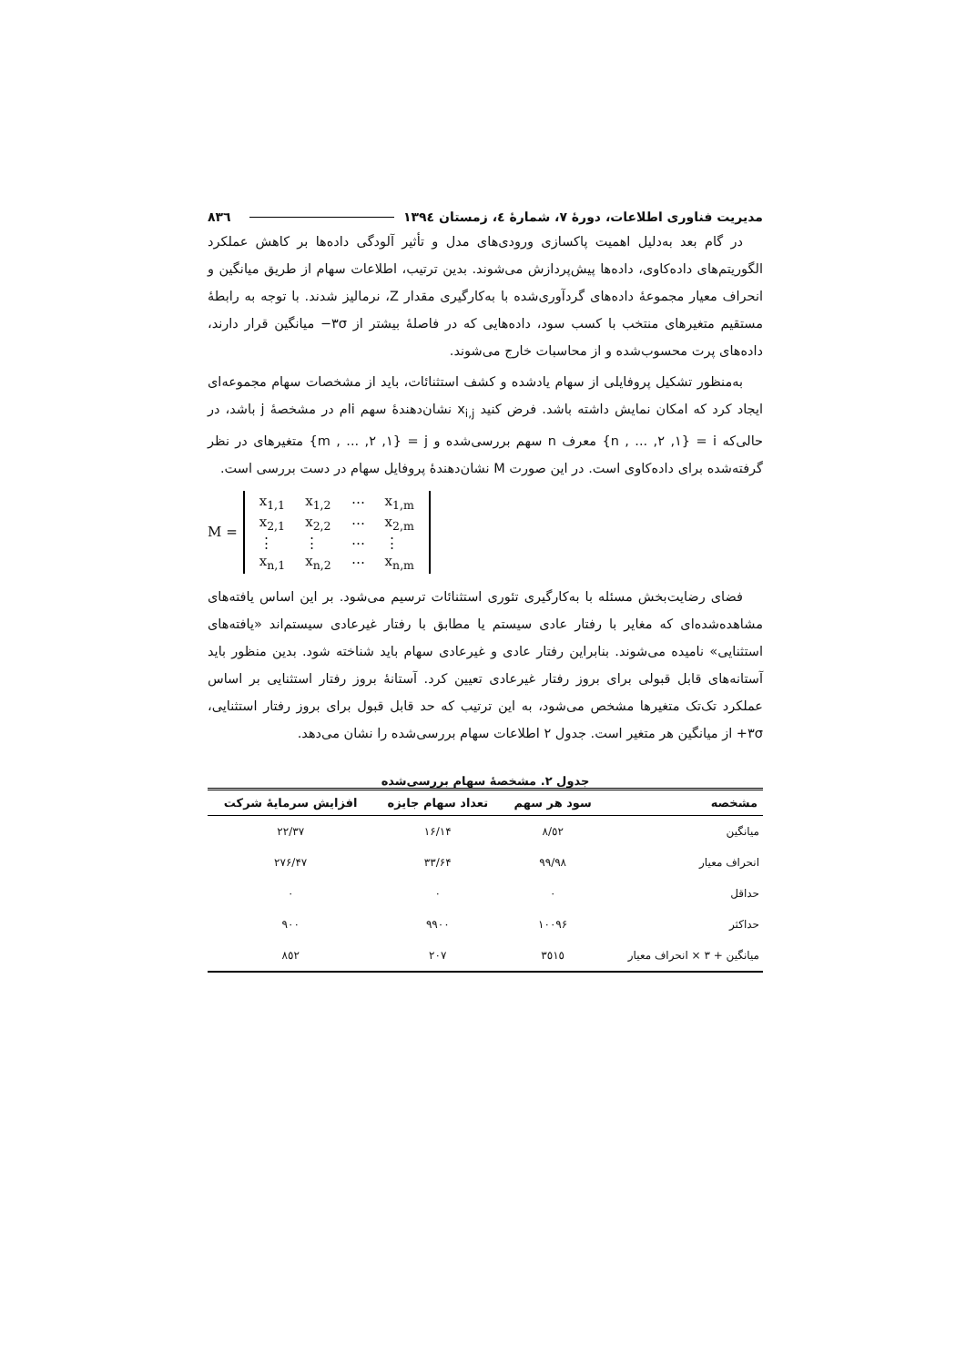مدیریت فناوری اطلاعات، دورهٔ ۷، شمارهٔ ٤، زمستان ١٣٩٤ ٨٣٦
در گام بعد به‌دلیل اهمیت پاکسازی ورودی‌های مدل و تأثیر آلودگی داده‌ها بر کاهش عملکرد الگوریتم‌های داده‌کاوی، داده‌ها پیش‌پردازش می‌شوند. بدین ترتیب، اطلاعات سهام از طریق میانگین و انحراف معیار مجموعهٔ داده‌های گردآوری‌شده با به‌کارگیری مقدار Z، نرمالیز شدند. با توجه به رابطهٔ مستقیم متغیرهای منتخب با کسب سود، داده‌هایی که در فاصلهٔ بیشتر از ٣σ− میانگین قرار دارند، داده‌های پرت محسوب‌شده و از محاسبات خارج می‌شوند.
به‌منظور تشکیل پروفایلی از سهام یادشده و کشف استثنائات، باید از مشخصات سهام مجموعه‌ای ایجاد کرد که امکان نمایش داشته باشد. فرض کنید x<sub>i,j</sub> نشان‌دهندهٔ سهم iام در مشخصهٔ j باشد، در حالی‌که i = {١, ٢, ... , n} معرف n سهم بررسی‌شده و j = {١, ٢, ... , m} متغیرهای در نظر گرفته‌شده برای داده‌کاوی است. در این صورت M نشان‌دهندهٔ پروفایل سهام در دست بررسی است.
M =
| x<sub>1,1</sub> | x<sub>1,2</sub> | ⋯ | x<sub>1,m</sub> |
| x<sub>2,1</sub> | x<sub>2,2</sub> | ⋯ | x<sub>2,m</sub> |
| ⋮ | ⋮ | ⋯ | ⋮ |
| x<sub>n,1</sub> | x<sub>n,2</sub> | ⋯ | x<sub>n,m</sub> |
فضای رضایت‌بخش مسئله با به‌کارگیری تئوری استثنائات ترسیم می‌شود. بر این اساس یافته‌های مشاهده‌شده‌ای که مغایر با رفتار عادی سیستم یا مطابق با رفتار غیرعادی سیستم‌اند «یافته‌های استثنایی» نامیده می‌شوند. بنابراین رفتار عادی و غیرعادی سهام باید شناخته شود. بدین منظور باید آستانه‌های قابل قبولی برای بروز رفتار غیرعادی تعیین کرد. آستانهٔ بروز رفتار استثنایی بر اساس عملکرد تک‌تک متغیرها مشخص می‌شود، به این ترتیب که حد قابل قبول برای بروز رفتار استثنایی، ٣σ+ از میانگین هر متغیر است. جدول ٢ اطلاعات سهام بررسی‌شده را نشان می‌دهد.
جدول ٢. مشخصهٔ سهام بررسی‌شده
| مشخصه | سود هر سهم | تعداد سهام جایزه | افزایش سرمایهٔ شرکت |
| --- | --- | --- | --- |
| میانگین | ٨/٥٢ | ١۴/١۶ | ٢٢/٣٧ |
| انحراف معیار | ٩٩/٩٨ | ۶۴/٣٣ | ٢٧۶/۴٧ |
| حداقل | ٠ | ٠ | ٠ |
| حداکثر | ١٠٠٩۶ | ٩٩٠٠ | ٩٠٠ |
| میانگین + ٣ × انحراف معیار | ٣٥١٥ | ٢٠٧ | ٨٥٢ |